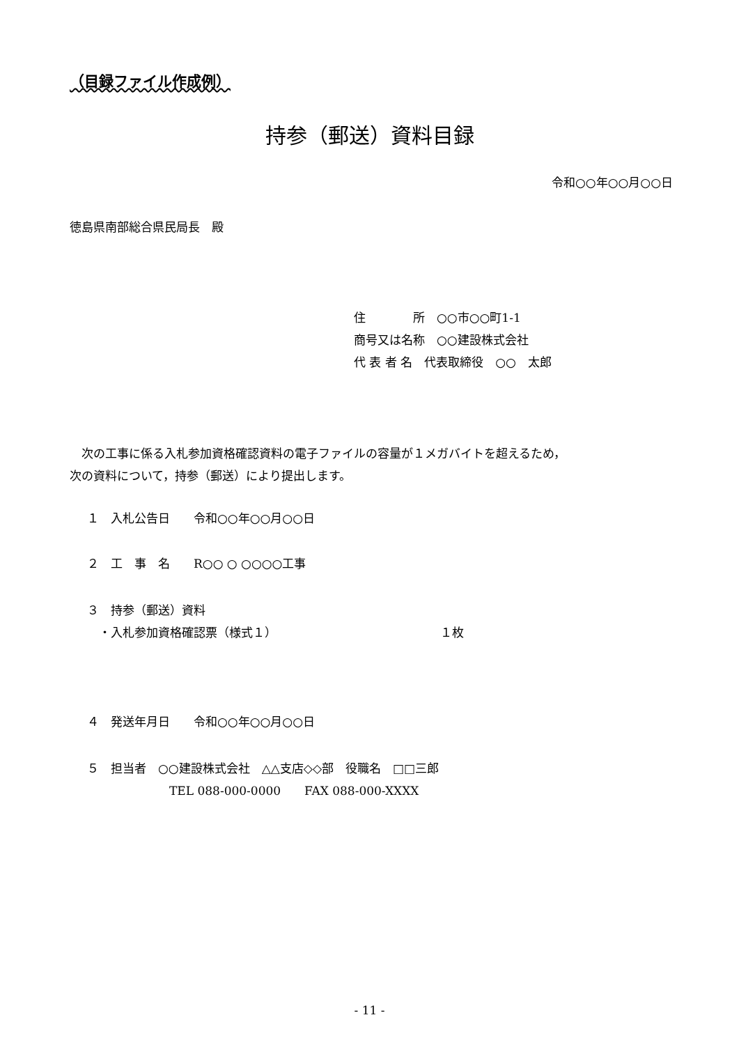（目録ファイル作成例）
持参（郵送）資料目録
令和○○年○○月○○日
徳島県南部総合県民局長　殿
住　　　　所　○○市○○町1-1
商号又は名称　○○建設株式会社
代 表 者 名　代表取締役　○○　太郎
　次の工事に係る入札参加資格確認資料の電子ファイルの容量が１メガバイトを超えるため，
次の資料について，持参（郵送）により提出します。
１　入札公告日　　令和○○年○○月○○日
２　工　事　名　　R○○ ○ ○○○○工事
３　持参（郵送）資料
　・入札参加資格確認票（様式１） １枚
４　発送年月日　　令和○○年○○月○○日
５　担当者　○○建設株式会社　△△支店◇◇部　役職名　□□三郎
TEL 088-000-0000　　FAX 088-000-XXXX
- 11 -